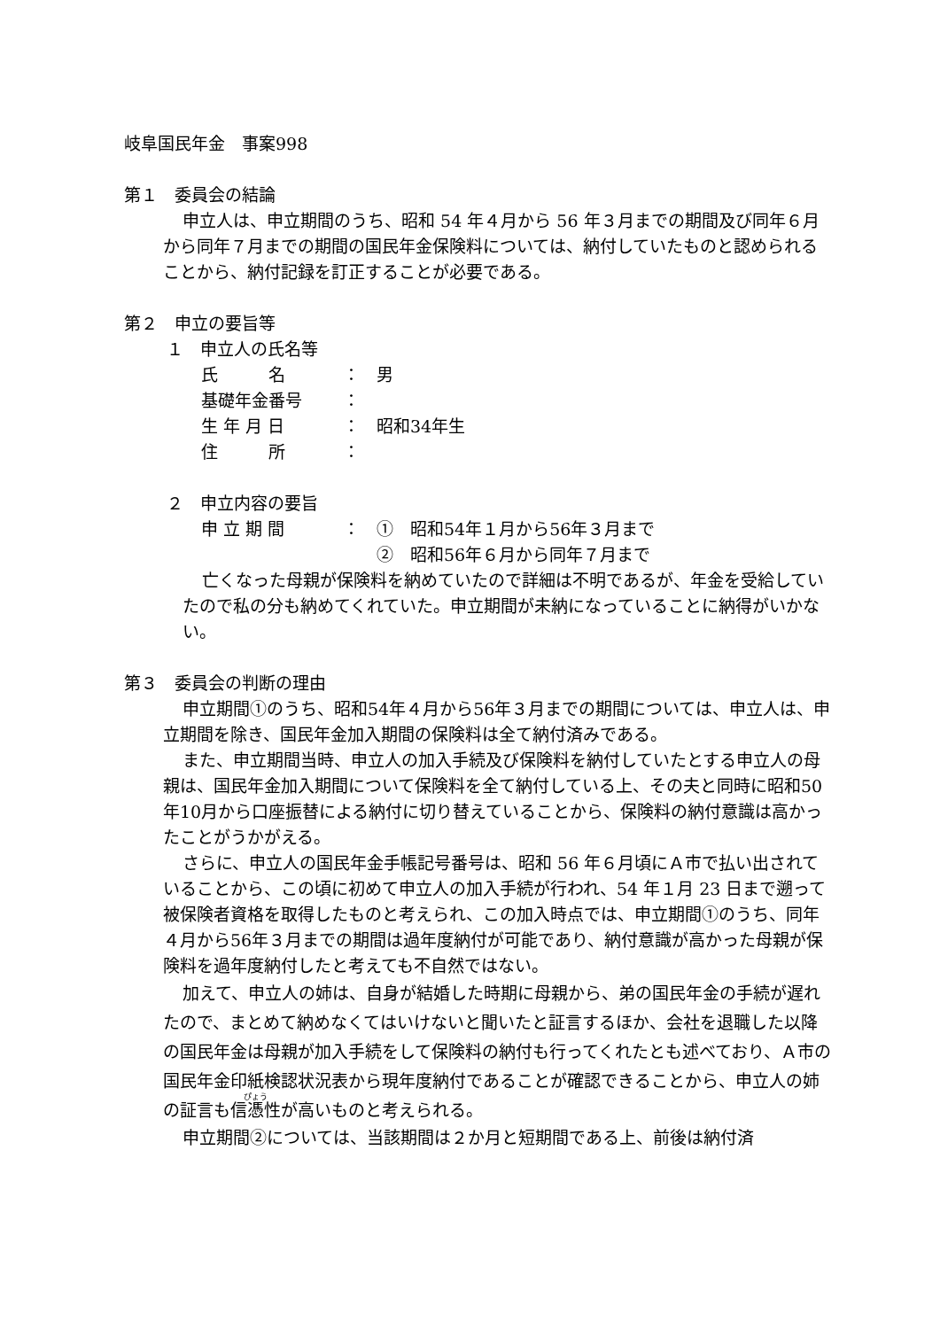岐阜国民年金　事案998
第１　委員会の結論
申立人は、申立期間のうち、昭和 54 年４月から 56 年３月までの期間及び同年６月から同年７月までの期間の国民年金保険料については、納付していたものと認められることから、納付記録を訂正することが必要である。
第２　申立の要旨等
１　申立人の氏名等
氏　　　名 ： 男
基礎年金番号 ：
生 年 月 日 ： 昭和34年生
住　　　所 ：
２　申立内容の要旨
申 立 期 間 ： ①　昭和54年１月から56年３月まで
②　昭和56年６月から同年７月まで
亡くなった母親が保険料を納めていたので詳細は不明であるが、年金を受給していたので私の分も納めてくれていた。申立期間が未納になっていることに納得がいかない。
第３　委員会の判断の理由
申立期間①のうち、昭和54年４月から56年３月までの期間については、申立人は、申立期間を除き、国民年金加入期間の保険料は全て納付済みである。
また、申立期間当時、申立人の加入手続及び保険料を納付していたとする申立人の母親は、国民年金加入期間について保険料を全て納付している上、その夫と同時に昭和50年10月から口座振替による納付に切り替えていることから、保険料の納付意識は高かったことがうかがえる。
さらに、申立人の国民年金手帳記号番号は、昭和 56 年６月頃にＡ市で払い出されていることから、この頃に初めて申立人の加入手続が行われ、54 年１月 23 日まで遡って被保険者資格を取得したものと考えられ、この加入時点では、申立期間①のうち、同年４月から56年３月までの期間は過年度納付が可能であり、納付意識が高かった母親が保険料を過年度納付したと考えても不自然ではない。
加えて、申立人の姉は、自身が結婚した時期に母親から、弟の国民年金の手続が遅れたので、まとめて納めなくてはいけないと聞いたと証言するほか、会社を退職した以降の国民年金は母親が加入手続をして保険料の納付も行ってくれたとも述べており、Ａ市の国民年金印紙検認状況表から現年度納付であることが確認できることから、申立人の姉の証言も信憑性が高いものと考えられる。
申立期間②については、当該期間は２か月と短期間である上、前後は納付済